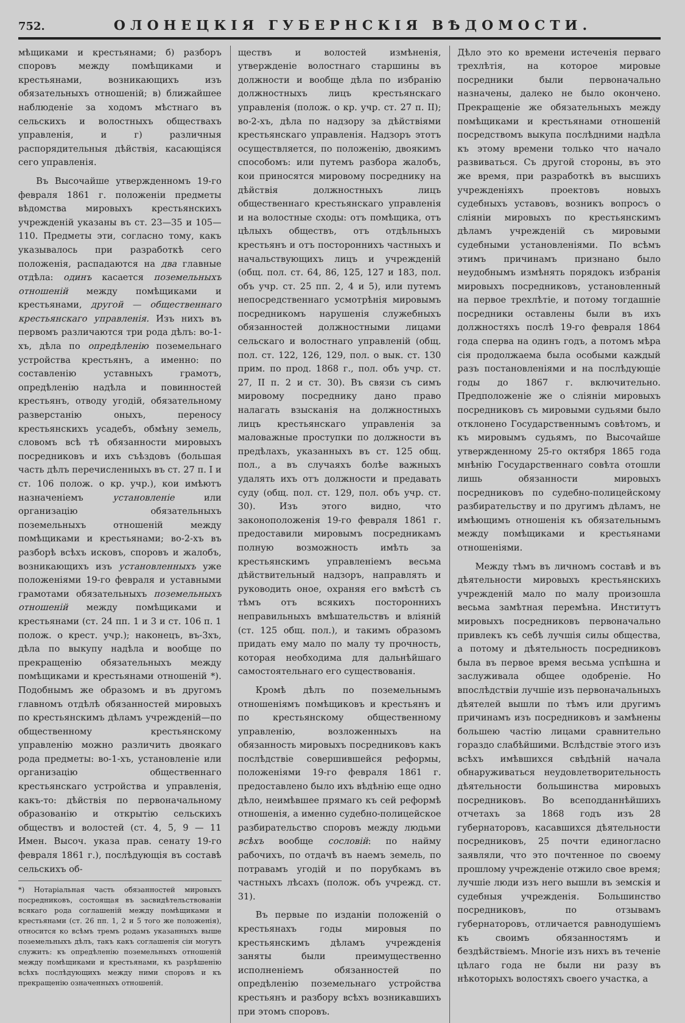752. ОЛОНЕЦКІЯ ГУБЕРНСКІЯ ВѢДОМОСТИ.
мѣщиками и крестьянами; б) разборъ споровъ между помѣщиками и крестьянами, возникающихъ изъ обязательныхъ отношеній; в) ближайшее наблюденіе за ходомъ мѣстнаго въ сельскихъ и волостныхъ обществахъ управленія, и г) различныя распорядительныя дѣйствія, касающіяся сего управленія.
Въ Высочайше утвержденномъ 19-го февраля 1861 г. положеніи предметы вѣдомства мировыхъ крестьянскихъ учрежденій указаны въ ст. 23—35 и 105—110. Предметы эти, согласно тому, какъ указывалось при разработкѣ сего положенія, распадаются на два главные отдѣла: одинъ касается поземельныхъ отношеній между помѣщиками и крестьянами, другой — общественнаго крестьянскаго управленія. Изъ нихъ въ первомъ различаются три рода дѣлъ: во-1-хъ, дѣла по опредѣленію поземельнаго устройства крестьянъ, а именно: по составленію уставныхъ грамотъ, опредѣленію надѣла и повинностей крестьянъ, отводу угодій, обязательному разверстанію оныхъ, переносу крестьянскихъ усадебъ, обмѣну земель, словомъ всѣ тѣ обязанности мировыхъ посредниковъ и ихъ съѣздовъ (большая часть дѣлъ перечисленныхъ въ ст. 27 п. I и ст. 106 полож. о кр. учр.), кои имѣютъ назначеніемъ установленіе или организацію обязательныхъ поземельныхъ отношеній между помѣщиками и крестьянами; во-2-хъ въ разборѣ всѣхъ исковъ, споровъ и жалобъ, возникающихъ изъ установленныхъ уже положеніями 19-го февраля и уставными грамотами обязательныхъ поземельныхъ отношеній между помѣщиками и крестьянами (ст. 24 пп. 1 и 3 и ст. 106 п. 1 полож. о крест. учр.); наконецъ, въ-3хъ, дѣла по выкупу надѣла и вообще по прекращенію обязательныхъ между помѣщиками и крестьянами отношеній *). Подобнымъ же образомъ и въ другомъ главномъ отдѣлѣ обязанностей мировыхъ по крестьянскимъ дѣламъ учрежденій—по общественному крестьянскому управленію можно различить двоякаго рода предметы: во-1-хъ, установленіе или организацію общественнаго крестьянскаго устройства и управленія, какъ-то: дѣйствія по первоначальному образованію и открытію сельскихъ обществъ и волостей (ст. 4, 5, 9 — 11 Имен. Высоч. указа прав. сенату 19-го февраля 1861 г.), послѣдующія въ составѣ сельскихъ об-
*) Нотаріальная часть обязанностей мировыхъ посредниковъ, состоящая въ засвидѣтельствованіи всякаго рода соглашеній между помѣщиками и крестьянами (ст. 26 пп. 1, 2 и 5 того же положенія), относится ко всѣмъ тремъ родамъ указанныхъ выше поземельныхъ дѣлъ, такъ какъ соглашенія сіи могутъ служить: къ опредѣленію поземельныхъ отношеній между помѣщиками и крестьянами, къ разрѣшенію всѣхъ послѣдующихъ между ними споровъ и къ прекращенію означенныхъ отношеній.
ществъ и волостей измѣненія, утвержденіе волостнаго старшины въ должности и вообще дѣла по избранію должностныхъ лицъ крестьянскаго управленія (полож. о кр. учр. ст. 27 п. II); во-2-хъ, дѣла по надзору за дѣйствіями крестьянскаго управленія. Надзоръ этотъ осуществляется, по положенію, двоякимъ способомъ: или путемъ разбора жалобъ, кои приносятся мировому посреднику на дѣйствія должностныхъ лицъ общественнаго крестьянскаго управленія и на волостные сходы: отъ помѣщика, отъ цѣлыхъ обществъ, отъ отдѣльныхъ крестьянъ и отъ постороннихъ частныхъ и начальствующихъ лицъ и учрежденій (общ. пол. ст. 64, 86, 125, 127 и 183, пол. объ учр. ст. 25 пп. 2, 4 и 5), или путемъ непосредственнаго усмотрѣнія мировымъ посредникомъ нарушенія служебныхъ обязанностей должностными лицами сельскаго и волостнаго управленій (общ. пол. ст. 122, 126, 129, пол. о вык. ст. 130 прим. по прод. 1868 г., пол. объ учр. ст. 27, II п. 2 и ст. 30). Въ связи съ симъ мировому посреднику дано право налагать взысканія на должностныхъ лицъ крестьянскаго управленія за маловажные проступки по должности въ предѣлахъ, указанныхъ въ ст. 125 общ. пол., а въ случаяхъ болѣе важныхъ удалять ихъ отъ должности и предавать суду (общ. пол. ст. 129, пол. объ учр. ст. 30). Изъ этого видно, что законоположенія 19-го февраля 1861 г. предоставили мировымъ посредникамъ полную возможность имѣть за крестьянскимъ управленіемъ весьма дѣйствительный надзоръ, направлять и руководить оное, охраняя его вмѣстѣ съ тѣмъ отъ всякихъ постороннихъ неправильныхъ вмѣшательствъ и вліяній (ст. 125 общ. пол.), и такимъ образомъ придать ему мало по малу ту прочность, которая необходима для дальнѣйшаго самостоятельнаго его существованія.
Кромѣ дѣлъ по поземельнымъ отношеніямъ помѣщиковъ и крестьянъ и по крестьянскому общественному управленію, возложенныхъ на обязанность мировыхъ посредниковъ какъ послѣдствіе совершившейся реформы, положеніями 19-го февраля 1861 г. предоставлено было ихъ вѣдѣнію еще одно дѣло, неимѣвшее прямаго къ сей реформѣ отношенія, а именно судебно-полицейское разбирательство споровъ между людьми всѣхъ вообще сословій: по найму рабочихъ, по отдачѣ въ наемъ земель, по потравамъ угодій и по порубкамъ въ частныхъ лѣсахъ (полож. объ учрежд. ст. 31).
Въ первые по изданіи положеній о крестьянахъ годы мировыя по крестьянскимъ дѣламъ учрежденія заняты были преимущественно исполненіемъ обязанностей по опредѣленію поземельнаго устройства крестьянъ и разбору всѣхъ возникавшихъ при этомъ споровъ.
Дѣло это ко времени истеченія перваго трехлѣтія, на которое мировые посредники были первоначально назначены, далеко не было окончено. Прекращеніе же обязательныхъ между помѣщиками и крестьянами отношеній посредствомъ выкупа послѣдними надѣла къ этому времени только что начало развиваться. Съ другой стороны, въ это же время, при разработкѣ въ высшихъ учрежденіяхъ проектовъ новыхъ судебныхъ уставовъ, возникъ вопросъ о сліяніи мировыхъ по крестьянскимъ дѣламъ учрежденій съ мировыми судебными установленіями. По всѣмъ этимъ причинамъ признано было неудобнымъ измѣнять порядокъ избранія мировыхъ посредниковъ, установленный на первое трехлѣтіе, и потому тогдашніе посредники оставлены были въ ихъ должностяхъ послѣ 19-го февраля 1864 года сперва на одинъ годъ, а потомъ мѣра сія продолжаема была особыми каждый разъ постановленіями и на послѣдующіе годы до 1867 г. включительно. Предположеніе же о сліяніи мировыхъ посредниковъ съ мировыми судьями было отклонено Государственнымъ совѣтомъ, и къ мировымъ судьямъ, по Высочайше утвержденному 25-го октября 1865 года мнѣнію Государственнаго совѣта отошли лишь обязанности мировыхъ посредниковъ по судебно-полицейскому разбирательству и по другимъ дѣламъ, не имѣющимъ отношенія къ обязательнымъ между помѣщиками и крестьянами отношеніями.
Между тѣмъ въ личномъ составѣ и въ дѣятельности мировыхъ крестьянскихъ учрежденій мало по малу произошла весьма замѣтная перемѣна. Институтъ мировыхъ посредниковъ первоначально привлекъ къ себѣ лучшія силы общества, а потому и дѣятельность посредниковъ была въ первое время весьма успѣшна и заслуживала общее одобреніе. Но впослѣдствіи лучшіе изъ первоначальныхъ дѣятелей вышли по тѣмъ или другимъ причинамъ изъ посредниковъ и замѣнены большею частію лицами сравнительно гораздо слабѣйшими. Вслѣдствіе этого изъ всѣхъ имѣвшихся свѣдѣній начала обнаруживаться неудовлетворительность дѣятельности большинства мировыхъ посредниковъ. Во всеподданнѣйшихъ отчетахъ за 1868 годъ изъ 28 губернаторовъ, касавшихся дѣятельности посредниковъ, 25 почти единогласно заявляли, что это почтенное по своему прошлому учрежденіе отжило свое время; лучшіе люди изъ него вышли въ земскія и судебныя учрежденія. Большинство посредниковъ, по отзывамъ губернаторовъ, отличается равнодушіемъ къ своимъ обязанностямъ и бездѣйствіемъ. Многіе изъ нихъ въ теченіе цѣлаго года не были ни разу въ нѣкоторыхъ волостяхъ своего участка, а